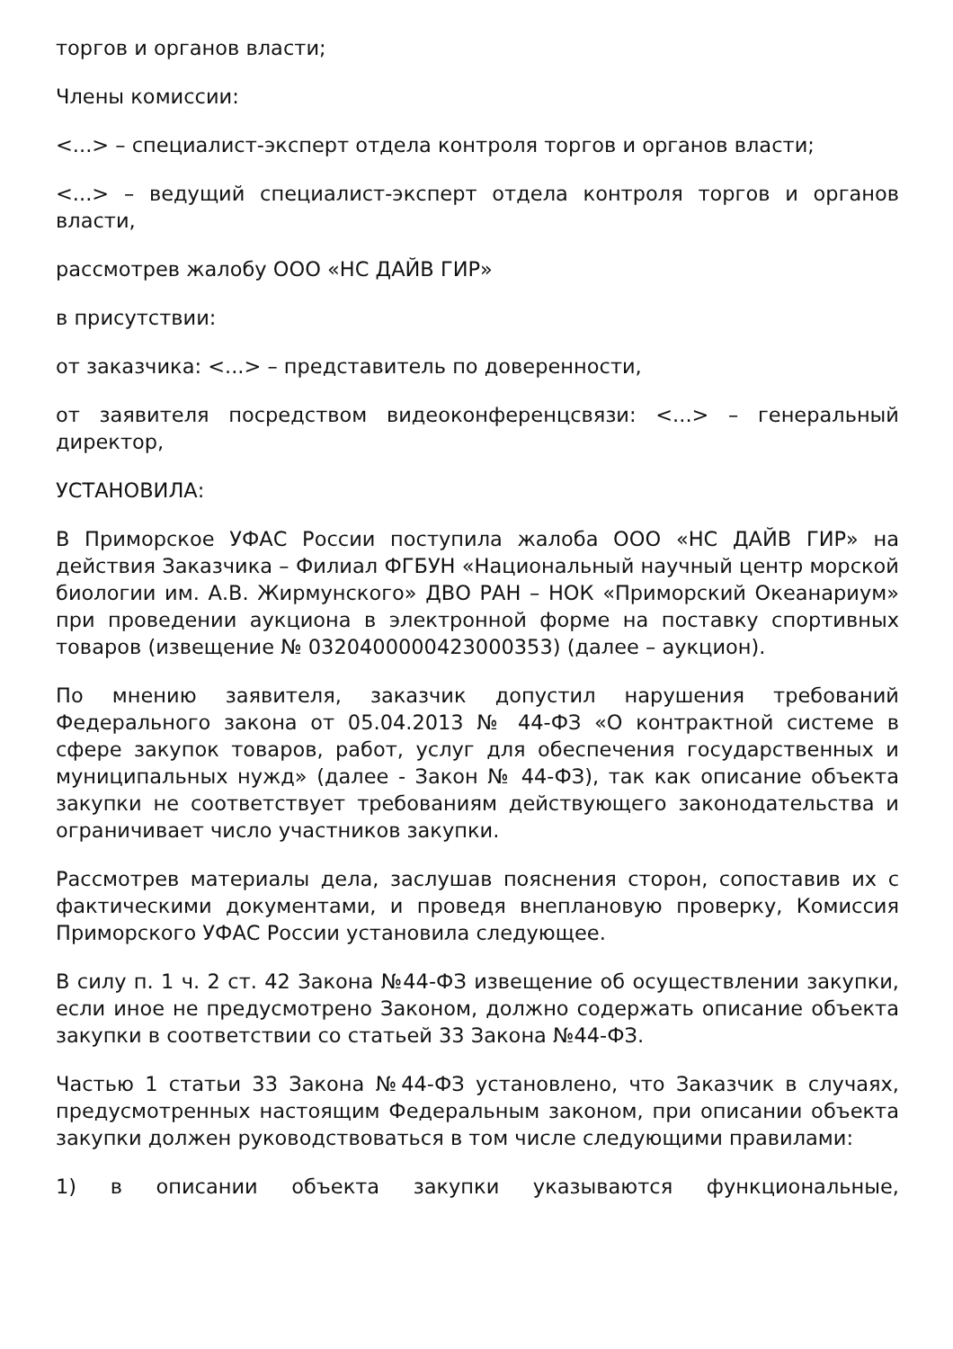торгов и органов власти;
Члены комиссии:
<...> – специалист-эксперт отдела контроля торгов и органов власти;
<...> – ведущий специалист-эксперт отдела контроля торгов и органов власти,
рассмотрев жалобу ООО «НС ДАЙВ ГИР»
в присутствии:
от заказчика: <...> – представитель по доверенности,
от заявителя посредством видеоконференцсвязи: <...> – генеральный директор,
УСТАНОВИЛА:
В Приморское УФАС России поступила жалоба ООО «НС ДАЙВ ГИР» на действия Заказчика – Филиал ФГБУН «Национальный научный центр морской биологии им. А.В. Жирмунского» ДВО РАН – НОК «Приморский Океанариум» при проведении аукциона в электронной форме на поставку спортивных товаров (извещение № 0320400000423000353) (далее – аукцион).
По мнению заявителя, заказчик допустил нарушения требований Федерального закона от 05.04.2013 № 44-ФЗ «О контрактной системе в сфере закупок товаров, работ, услуг для обеспечения государственных и муниципальных нужд» (далее - Закон № 44-ФЗ), так как описание объекта закупки не соответствует требованиям действующего законодательства и ограничивает число участников закупки.
Рассмотрев материалы дела, заслушав пояснения сторон, сопоставив их с фактическими документами, и проведя внеплановую проверку, Комиссия Приморского УФАС России установила следующее.
В силу п. 1 ч. 2 ст. 42 Закона №44-ФЗ извещение об осуществлении закупки, если иное не предусмотрено Законом, должно содержать описание объекта закупки в соответствии со статьей 33 Закона №44-ФЗ.
Частью 1 статьи 33 Закона №44-ФЗ установлено, что Заказчик в случаях, предусмотренных настоящим Федеральным законом, при описании объекта закупки должен руководствоваться в том числе следующими правилами:
1) в описании объекта закупки указываются функциональные,